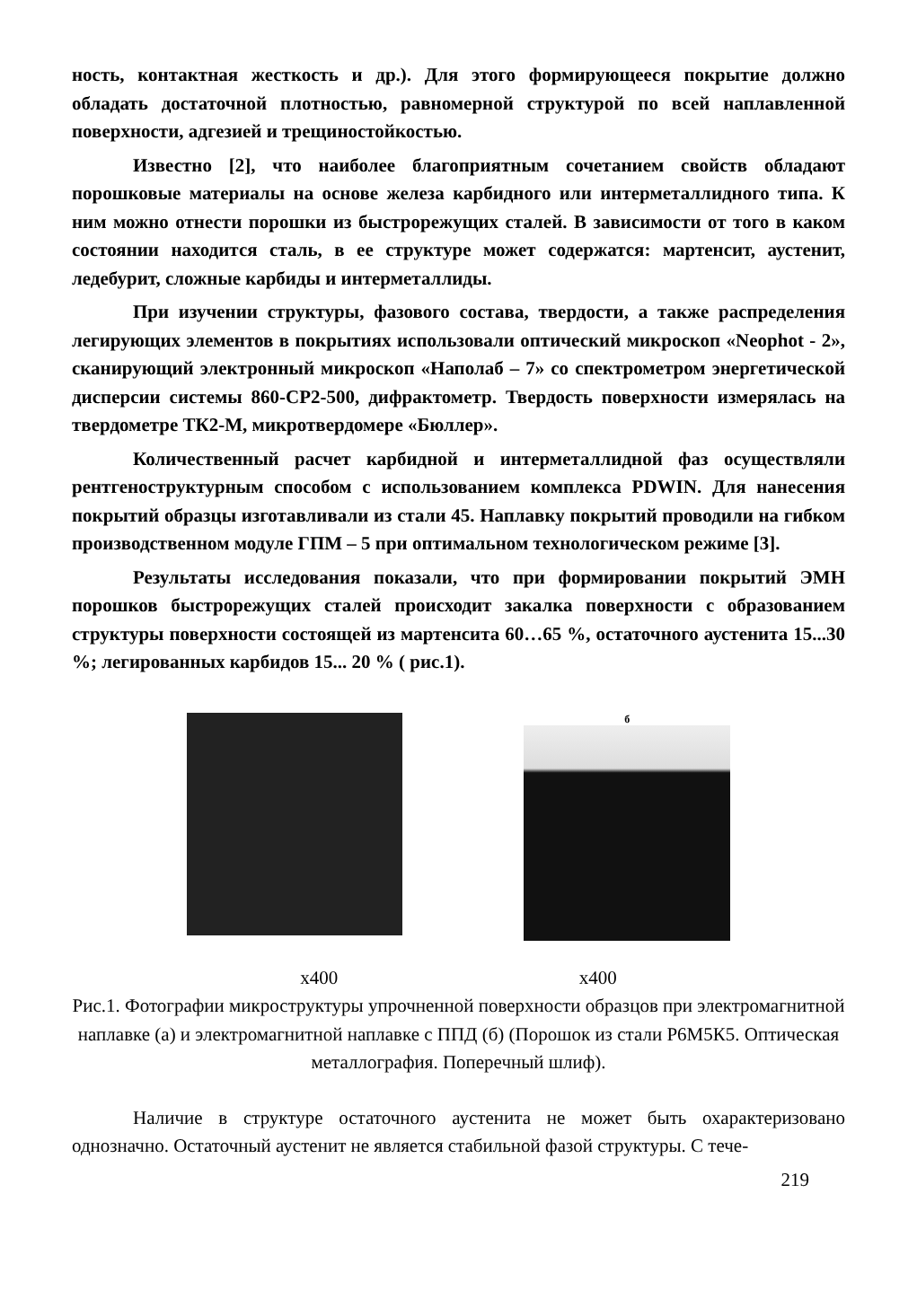ность, контактная жесткость и др.). Для этого формирующееся покрытие должно обладать достаточной плотностью, равномерной структурой по всей наплавленной поверхности, адгезией и трещиностойкостью.
Известно [2], что наиболее благоприятным сочетанием свойств обладают порошковые материалы на основе железа карбидного или интерметаллидного типа. К ним можно отнести порошки из быстрорежущих сталей. В зависимости от того в каком состоянии находится сталь, в ее структуре может содержатся: мартенсит, аустенит, ледебурит, сложные карбиды и интерметаллиды.
При изучении структуры, фазового состава, твердости, а также распределения легирующих элементов в покрытиях использовали оптический микроскоп «Neophot - 2», сканирующий электронный микроскоп «Наполаб – 7» со спектрометром энергетической дисперсии системы 860-СР2-500, дифрактометр. Твердость поверхности измерялась на твердометре ТК2-М, микротвердомере «Бюллер».
Количественный расчет карбидной и интерметаллидной фаз осуществляли рентгеноструктурным способом с использованием комплекса PDWIN. Для нанесения покрытий образцы изготавливали из стали 45. Наплавку покрытий проводили на гибком производственном модуле ГПМ – 5 при оптимальном технологическом режиме [3].
Результаты исследования показали, что при формировании покрытий ЭМН порошков быстрорежущих сталей происходит закалка поверхности с образованием структуры поверхности состоящей из мартенсита 60…65 %, остаточного аустенита 15...30 %; легированных карбидов 15... 20 % ( рис.1).
б
х400 х400
Рис.1. Фотографии микроструктуры упрочненной поверхности образцов при электромагнитной наплавке (а) и электромагнитной наплавке с ППД (б) (Порошок из стали Р6М5К5. Оптическая металлография. Поперечный шлиф).
Наличие в структуре остаточного аустенита не может быть охарактеризовано однозначно. Остаточный аустенит не является стабильной фазой структуры. С тече-
219